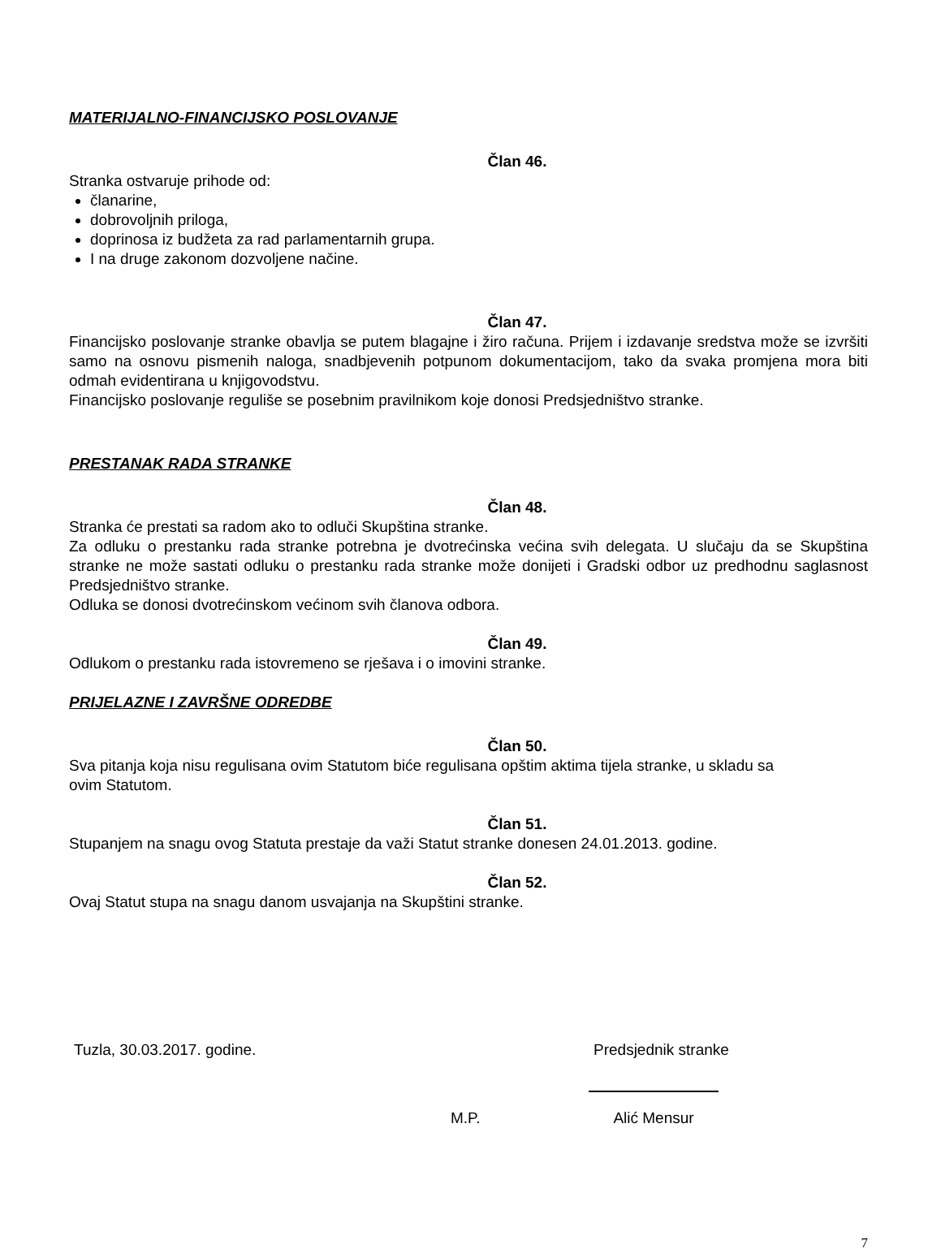MATERIJALNO-FINANCIJSKO POSLOVANJE
Član 46.
Stranka ostvaruje prihode od:
članarine,
dobrovoljnih priloga,
doprinosa iz budžeta za rad parlamentarnih grupa.
I na druge zakonom dozvoljene načine.
Član 47.
Financijsko poslovanje stranke obavlja se putem blagajne i žiro računa. Prijem i izdavanje sredstva može se izvršiti samo na osnovu pismenih naloga, snadbjevenih potpunom dokumentacijom, tako da svaka promjena mora biti odmah evidentirana u knjigovodstvu.
Financijsko poslovanje reguliše se posebnim pravilnikom koje donosi Predsjedništvo stranke.
PRESTANAK RADA STRANKE
Član 48.
Stranka će prestati sa radom ako to odluči Skupština stranke.
Za odluku o prestanku rada stranke potrebna je dvotrećinska većina svih delegata. U slučaju da se Skupština stranke ne može sastati odluku o prestanku rada stranke može donijeti i Gradski odbor uz predhodnu saglasnost Predsjedništvo stranke.
Odluka se donosi dvotrećinskom većinom svih članova odbora.
Član 49.
Odlukom o prestanku rada istovremeno se rješava i o imovini stranke.
PRIJELAZNE I ZAVRŠNE ODREDBE
Član 50.
Sva pitanja koja nisu regulisana ovim Statutom biće regulisana opštim aktima tijela stranke, u skladu sa
ovim Statutom.
Član 51.
Stupanjem na snagu ovog Statuta prestaje da važi Statut stranke donesen 24.01.2013. godine.
Član 52.
Ovaj Statut stupa na snagu danom usvajanja na Skupštini stranke.
Tuzla, 30.03.2017. godine. Predsjednik stranke
M.P. Alić Mensur
7